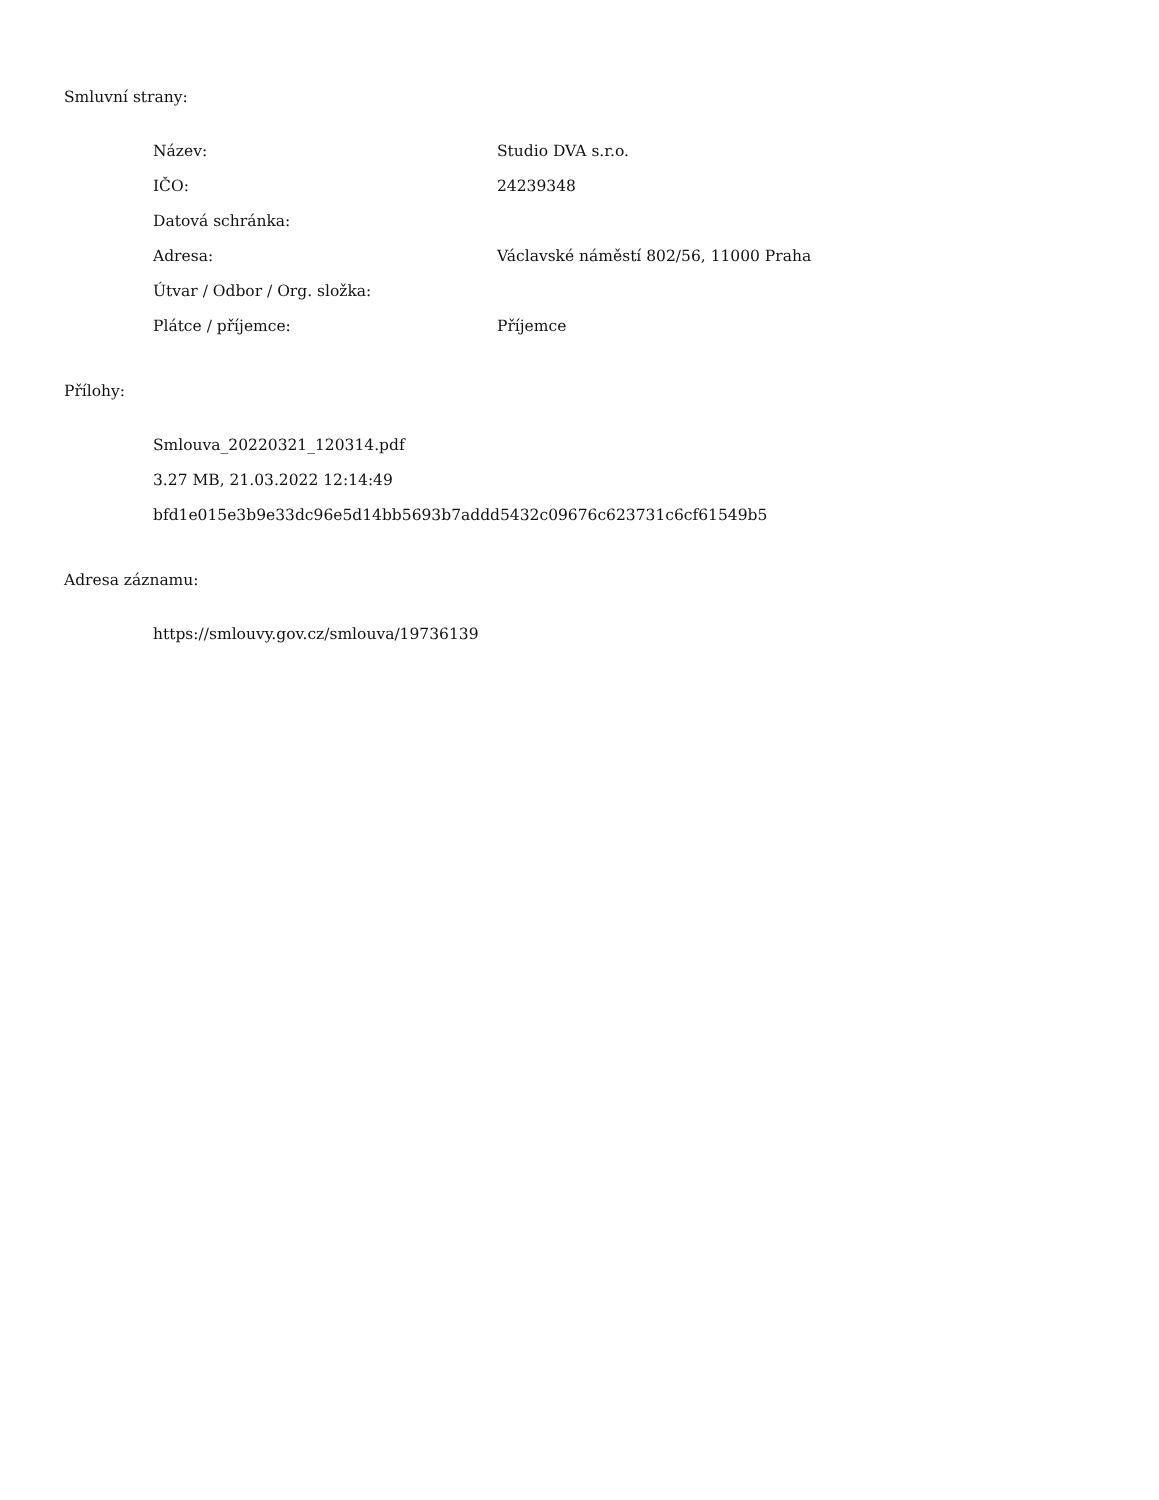Smluvní strany:
| Název: | Studio DVA s.r.o. |
| IČO: | 24239348 |
| Datová schránka: | |
| Adresa: | Václavské náměstí 802/56, 11000 Praha |
| Útvar / Odbor / Org. složka: | |
| Plátce / příjemce: | Příjemce |
Přílohy:
Smlouva_20220321_120314.pdf
3.27 MB, 21.03.2022 12:14:49
bfd1e015e3b9e33dc96e5d14bb5693b7addd5432c09676c623731c6cf61549b5
Adresa záznamu:
https://smlouvy.gov.cz/smlouva/19736139